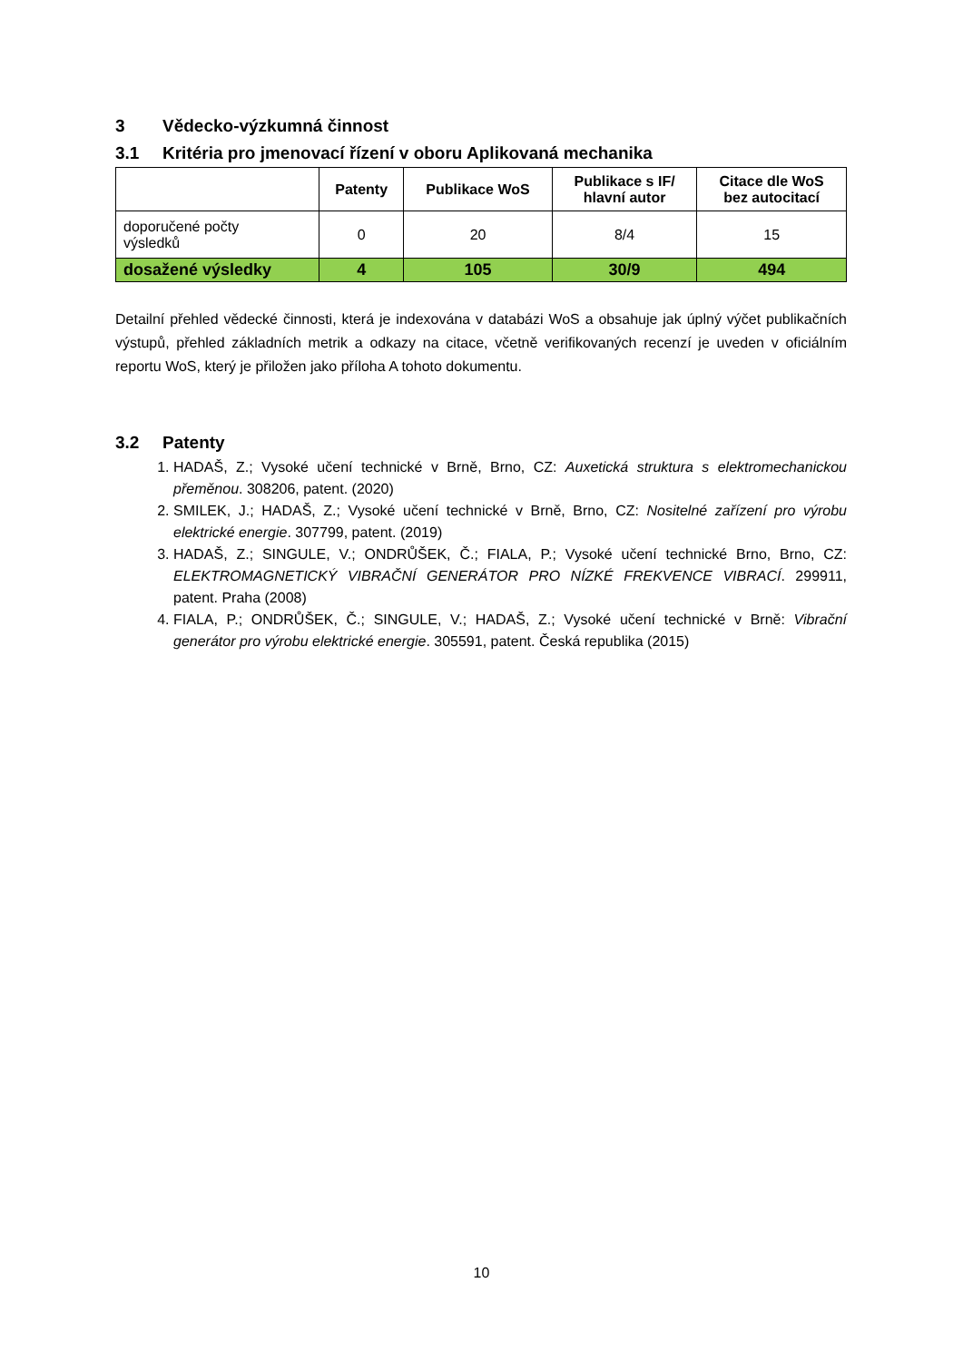3 Vědecko-výzkumná činnost
3.1 Kritéria pro jmenovací řízení v oboru Aplikovaná mechanika
| | Patenty | Publikace WoS | Publikace s IF/ hlavní autor | Citace dle WoS bez autocitací |
| --- | --- | --- | --- | --- |
| doporučené počty výsledků | 0 | 20 | 8/4 | 15 |
| dosažené výsledky | 4 | 105 | 30/9 | 494 |
Detailní přehled vědecké činnosti, která je indexována v databázi WoS a obsahuje jak úplný výčet publikačních výstupů, přehled základních metrik a odkazy na citace, včetně verifikovaných recenzí je uveden v oficiálním reportu WoS, který je přiložen jako příloha A tohoto dokumentu.
3.2 Patenty
1. HADAŠ, Z.; Vysoké učení technické v Brně, Brno, CZ: Auxetická struktura s elektromechanickou přeměnou. 308206, patent. (2020)
2. SMILEK, J.; HADAŠ, Z.; Vysoké učení technické v Brně, Brno, CZ: Nositelné zařízení pro výrobu elektrické energie. 307799, patent. (2019)
3. HADAŠ, Z.; SINGULE, V.; ONDRŮŠEK, Č.; FIALA, P.; Vysoké učení technické Brno, Brno, CZ: ELEKTROMAGNETICKÝ VIBRAČNÍ GENERÁTOR PRO NÍZKÉ FREKVENCE VIBRACÍ. 299911, patent. Praha (2008)
4. FIALA, P.; ONDRŮŠEK, Č.; SINGULE, V.; HADAŠ, Z.; Vysoké učení technické v Brně: Vibrační generátor pro výrobu elektrické energie. 305591, patent. Česká republika (2015)
10